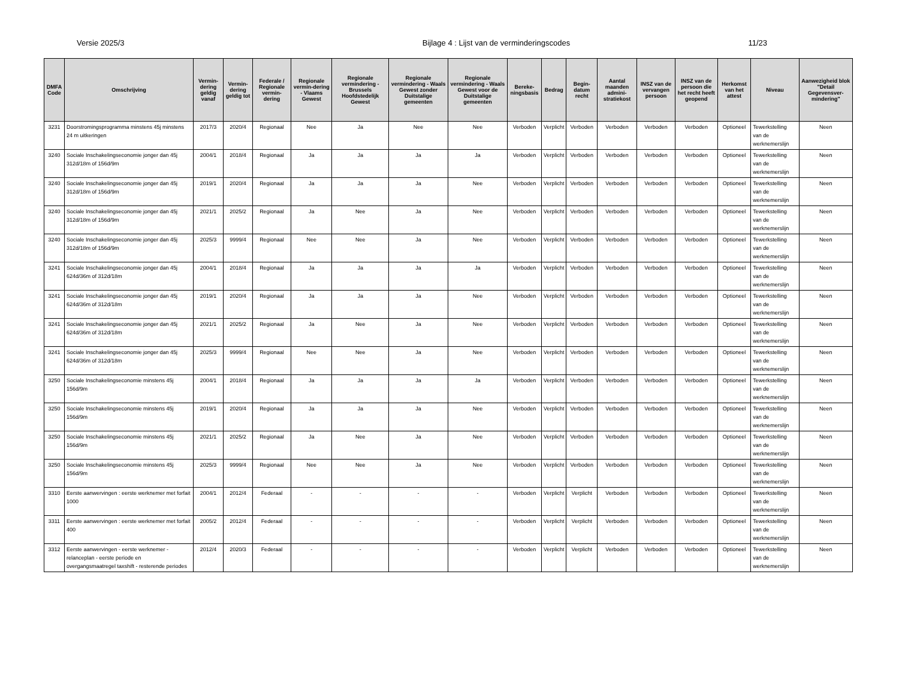Versie 2025/3 Bijlage 4 : Lijst van de verminderingscodes 11/23
| DMFA Code | Omschrijving | Vermin-dering geldig vanaf | Vermin-dering geldig tot | Federale / Regionale vermin-dering | Regionale vermin-dering - Vlaams Gewest | Regionale vermindering - Brussels Hoofdstedelijk Gewest | Regionale vermindering - Waals Gewest zonder Duitstalige gemeenten | Regionale vermindering - Waals Gewest voor de Duitstalige gemeenten | Bereke-ningsbasis | Bedrag | Begin-datum recht | Aantal maanden admini-stratiekost | INSZ van de vervangen persoon | INSZ van de persoon die het recht heeft geopend | Herkomst van het attest | Niveau | Aanwezigheid blok "Detail Gegevensver-mindering" |
| --- | --- | --- | --- | --- | --- | --- | --- | --- | --- | --- | --- | --- | --- | --- | --- | --- | --- |
| 3231 | Doorstromingsprogramma minstens 45j minstens 24 m uitkeringen | 2017/3 | 2020/4 | Regionaal | Nee | Ja | Nee | Nee | Verboden | Verplicht | Verboden | Verboden | Verboden | Verboden | Optioneel | Tewerkstelling van de werknemerslijn | Neen |
| 3240 | Sociale Inschakelingseconomie jonger dan 45j 312d/18m of 156d/9m | 2004/1 | 2018/4 | Regionaal | Ja | Ja | Ja | Ja | Verboden | Verplicht | Verboden | Verboden | Verboden | Verboden | Optioneel | Tewerkstelling van de werknemerslijn | Neen |
| 3240 | Sociale Inschakelingseconomie jonger dan 45j 312d/18m of 156d/9m | 2019/1 | 2020/4 | Regionaal | Ja | Ja | Ja | Nee | Verboden | Verplicht | Verboden | Verboden | Verboden | Verboden | Optioneel | Tewerkstelling van de werknemerslijn | Neen |
| 3240 | Sociale Inschakelingseconomie jonger dan 45j 312d/18m of 156d/9m | 2021/1 | 2025/2 | Regionaal | Ja | Nee | Ja | Nee | Verboden | Verplicht | Verboden | Verboden | Verboden | Verboden | Optioneel | Tewerkstelling van de werknemerslijn | Neen |
| 3240 | Sociale Inschakelingseconomie jonger dan 45j 312d/18m of 156d/9m | 2025/3 | 9999/4 | Regionaal | Nee | Nee | Ja | Nee | Verboden | Verplicht | Verboden | Verboden | Verboden | Verboden | Optioneel | Tewerkstelling van de werknemerslijn | Neen |
| 3241 | Sociale Inschakelingseconomie jonger dan 45j 624d/36m of 312d/18m | 2004/1 | 2018/4 | Regionaal | Ja | Ja | Ja | Ja | Verboden | Verplicht | Verboden | Verboden | Verboden | Verboden | Optioneel | Tewerkstelling van de werknemerslijn | Neen |
| 3241 | Sociale Inschakelingseconomie jonger dan 45j 624d/36m of 312d/18m | 2019/1 | 2020/4 | Regionaal | Ja | Ja | Ja | Nee | Verboden | Verplicht | Verboden | Verboden | Verboden | Verboden | Optioneel | Tewerkstelling van de werknemerslijn | Neen |
| 3241 | Sociale Inschakelingseconomie jonger dan 45j 624d/36m of 312d/18m | 2021/1 | 2025/2 | Regionaal | Ja | Nee | Ja | Nee | Verboden | Verplicht | Verboden | Verboden | Verboden | Verboden | Optioneel | Tewerkstelling van de werknemerslijn | Neen |
| 3241 | Sociale Inschakelingseconomie jonger dan 45j 624d/36m of 312d/18m | 2025/3 | 9999/4 | Regionaal | Nee | Nee | Ja | Nee | Verboden | Verplicht | Verboden | Verboden | Verboden | Verboden | Optioneel | Tewerkstelling van de werknemerslijn | Neen |
| 3250 | Sociale Inschakelingseconomie minstens 45j 156d/9m | 2004/1 | 2018/4 | Regionaal | Ja | Ja | Ja | Ja | Verboden | Verplicht | Verboden | Verboden | Verboden | Verboden | Optioneel | Tewerkstelling van de werknemerslijn | Neen |
| 3250 | Sociale Inschakelingseconomie minstens 45j 156d/9m | 2019/1 | 2020/4 | Regionaal | Ja | Ja | Ja | Nee | Verboden | Verplicht | Verboden | Verboden | Verboden | Verboden | Optioneel | Tewerkstelling van de werknemerslijn | Neen |
| 3250 | Sociale Inschakelingseconomie minstens 45j 156d/9m | 2021/1 | 2025/2 | Regionaal | Ja | Nee | Ja | Nee | Verboden | Verplicht | Verboden | Verboden | Verboden | Verboden | Optioneel | Tewerkstelling van de werknemerslijn | Neen |
| 3250 | Sociale Inschakelingseconomie minstens 45j 156d/9m | 2025/3 | 9999/4 | Regionaal | Nee | Nee | Ja | Nee | Verboden | Verplicht | Verboden | Verboden | Verboden | Verboden | Optioneel | Tewerkstelling van de werknemerslijn | Neen |
| 3310 | Eerste aanwervingen : eerste werknemer met forfait 1000 | 2004/1 | 2012/4 | Federaal | - | - | - | - | Verboden | Verplicht | Verplicht | Verboden | Verboden | Verboden | Optioneel | Tewerkstelling van de werknemerslijn | Neen |
| 3311 | Eerste aanwervingen : eerste werknemer met forfait 400 | 2005/2 | 2012/4 | Federaal | - | - | - | - | Verboden | Verplicht | Verplicht | Verboden | Verboden | Verboden | Optioneel | Tewerkstelling van de werknemerslijn | Neen |
| 3312 | Eerste aanwervingen - eerste werknemer - relanceplan - eerste periode en overgangsmaatregel taxshift - resterende periodes | 2012/4 | 2020/3 | Federaal | - | - | - | - | Verboden | Verplicht | Verplicht | Verboden | Verboden | Verboden | Optioneel | Tewerkstelling van de werknemerslijn | Neen |